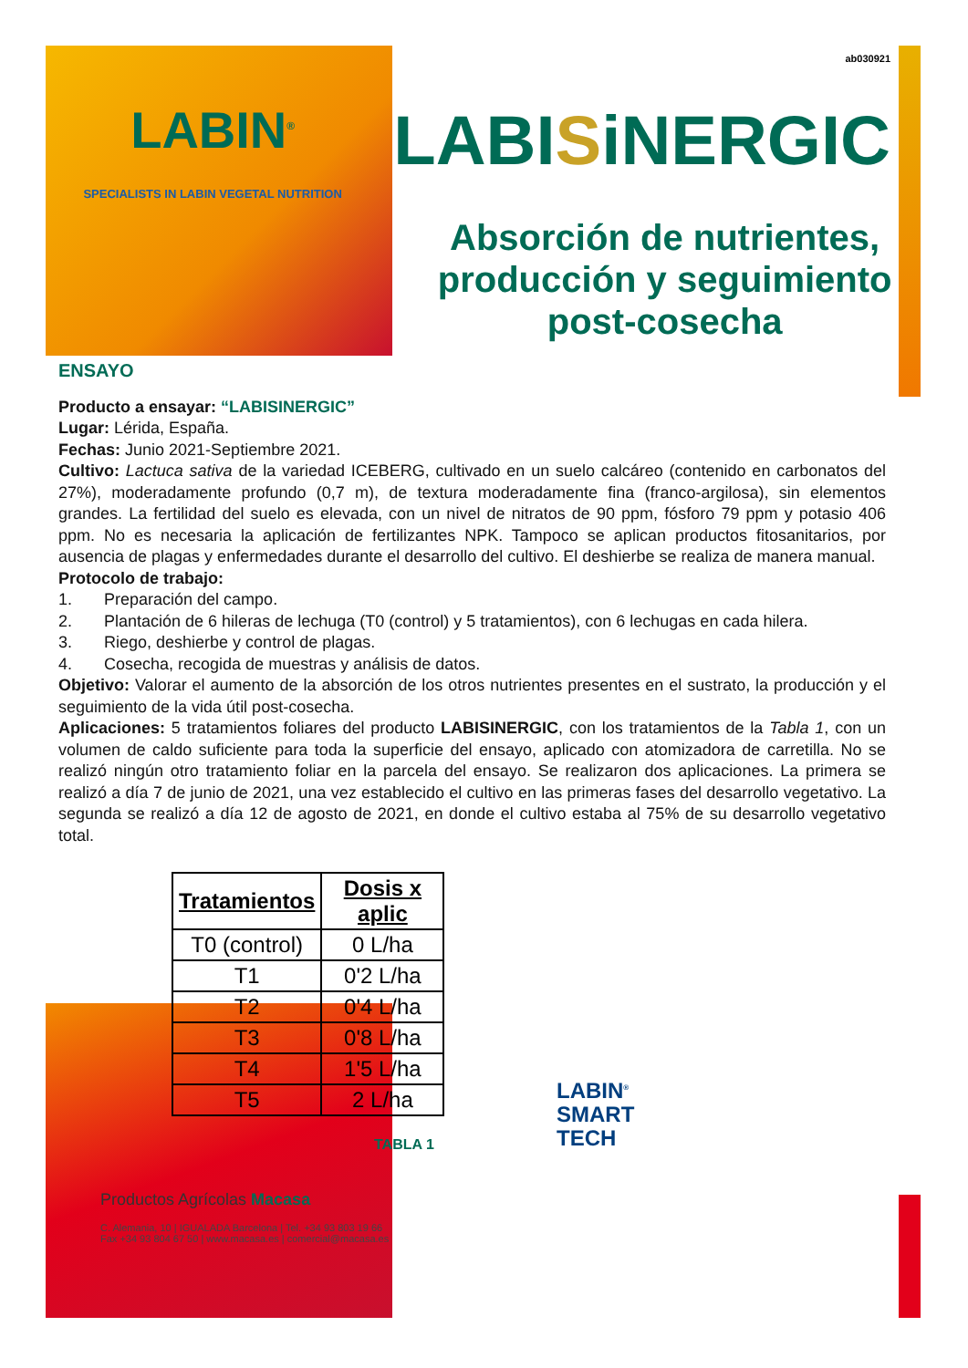LABIN<sup>®</sup>
SPECIALISTS IN LABIN VEGETAL NUTRITION
ab030921
LABISiNERGIC
Absorción de nutrientes, producción y seguimiento post-cosecha
ENSAYO
Producto a ensayar: “LABISINERGIC”
Lugar: Lérida, España.
Fechas: Junio 2021-Septiembre 2021.
Cultivo: Lactuca sativa de la variedad ICEBERG, cultivado en un suelo calcáreo (contenido en carbonatos del 27%), moderadamente profundo (0,7 m), de textura moderadamente fina (franco-argilosa), sin elementos grandes. La fertilidad del suelo es elevada, con un nivel de nitratos de 90 ppm, fósforo 79 ppm y potasio 406 ppm. No es necesaria la aplicación de fertilizantes NPK. Tampoco se aplican productos fitosanitarios, por ausencia de plagas y enfermedades durante el desarrollo del cultivo. El deshierbe se realiza de manera manual.
Protocolo de trabajo:
1. Preparación del campo.
2. Plantación de 6 hileras de lechuga (T0 (control) y 5 tratamientos), con 6 lechugas en cada hilera.
3. Riego, deshierbe y control de plagas.
4. Cosecha, recogida de muestras y análisis de datos.
Objetivo: Valorar el aumento de la absorción de los otros nutrientes presentes en el sustrato, la producción y el seguimiento de la vida útil post-cosecha.
Aplicaciones: 5 tratamientos foliares del producto LABISINERGIC, con los tratamientos de la Tabla 1, con un volumen de caldo suficiente para toda la superficie del ensayo, aplicado con atomizadora de carretilla. No se realizó ningún otro tratamiento foliar en la parcela del ensayo. Se realizaron dos aplicaciones. La primera se realizó a día 7 de junio de 2021, una vez establecido el cultivo en las primeras fases del desarrollo vegetativo. La segunda se realizó a día 12 de agosto de 2021, en donde el cultivo estaba al 75% de su desarrollo vegetativo total.
| Tratamientos | Dosis x aplic |
| --- | --- |
| T0 (control) | 0 L/ha |
| T1 | 0'2 L/ha |
| T2 | 0'4 L/ha |
| T3 | 0'8 L/ha |
| T4 | 1'5 L/ha |
| T5 | 2 L/ha |
TABLA 1
LABIN<sup>®</sup>
SMART
TECH
Productos Agrícolas Macasa
C. Alemania, 10 | IGUALADA Barcelona | Tel. +34 93 803 19 66
Fax +34 93 804 67 50 | www.macasa.es | comercial@macasa.es